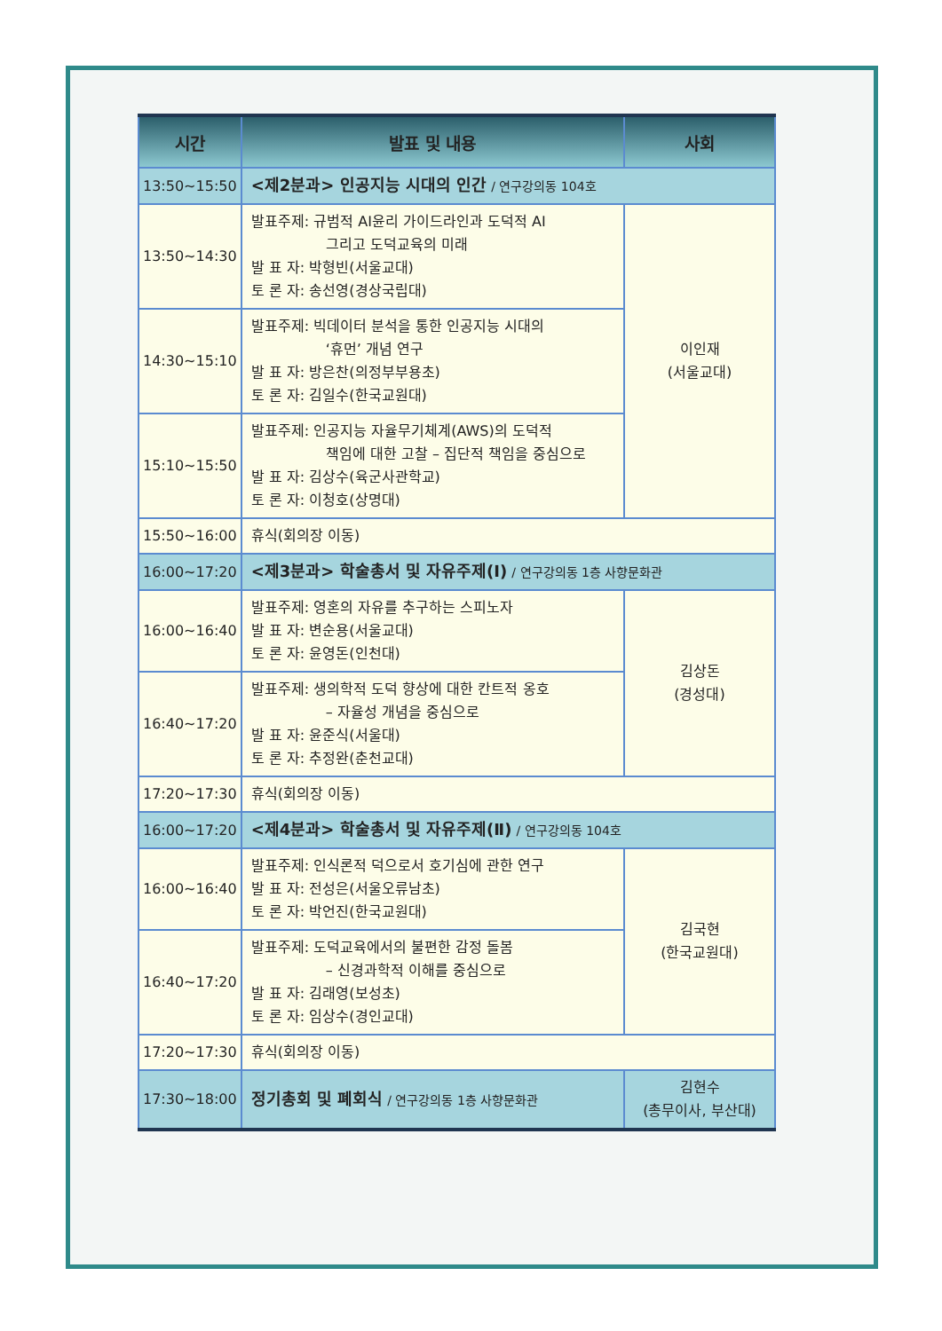| 시간 | 발표 및 내용 | 사회 |
| --- | --- | --- |
| 13:50~15:50 | <제2분과> 인공지능 시대의 인간 / 연구강의동 104호 | |
| 13:50~14:30 | 발표주제: 규범적 AI윤리 가이드라인과 도덕적 AI 그리고 도덕교육의 미래 발 표 자: 박형빈(서울교대) 토 론 자: 송선영(경상국립대) | 이인재 (서울교대) |
| 14:30~15:10 | 발표주제: 빅데이터 분석을 통한 인공지능 시대의 ‘휴먼’ 개념 연구 발 표 자: 방은찬(의정부부용초) 토 론 자: 김일수(한국교원대) | |
| 15:10~15:50 | 발표주제: 인공지능 자율무기체계(AWS)의 도덕적 책임에 대한 고찰 – 집단적 책임을 중심으로 발 표 자: 김상수(육군사관학교) 토 론 자: 이청호(상명대) | |
| 15:50~16:00 | 휴식(회의장 이동) | |
| 16:00~17:20 | <제3분과> 학술총서 및 자유주제(Ⅰ) / 연구강의동 1층 사향문화관 | |
| 16:00~16:40 | 발표주제: 영혼의 자유를 추구하는 스피노자 발 표 자: 변순용(서울교대) 토 론 자: 윤영돈(인천대) | 김상돈 (경성대) |
| 16:40~17:20 | 발표주제: 생의학적 도덕 향상에 대한 칸트적 옹호 – 자율성 개념을 중심으로 발 표 자: 윤준식(서울대) 토 론 자: 추정완(춘천교대) | |
| 17:20~17:30 | 휴식(회의장 이동) | |
| 16:00~17:20 | <제4분과> 학술총서 및 자유주제(Ⅱ) / 연구강의동 104호 | |
| 16:00~16:40 | 발표주제: 인식론적 덕으로서 호기심에 관한 연구 발 표 자: 전성은(서울오류남초) 토 론 자: 박언진(한국교원대) | 김국현 (한국교원대) |
| 16:40~17:20 | 발표주제: 도덕교육에서의 불편한 감정 돌봄 – 신경과학적 이해를 중심으로 발 표 자: 김래영(보성초) 토 론 자: 임상수(경인교대) | |
| 17:20~17:30 | 휴식(회의장 이동) | |
| 17:30~18:00 | 정기총회 및 폐회식 / 연구강의동 1층 사향문화관 | 김현수 (총무이사, 부산대) |